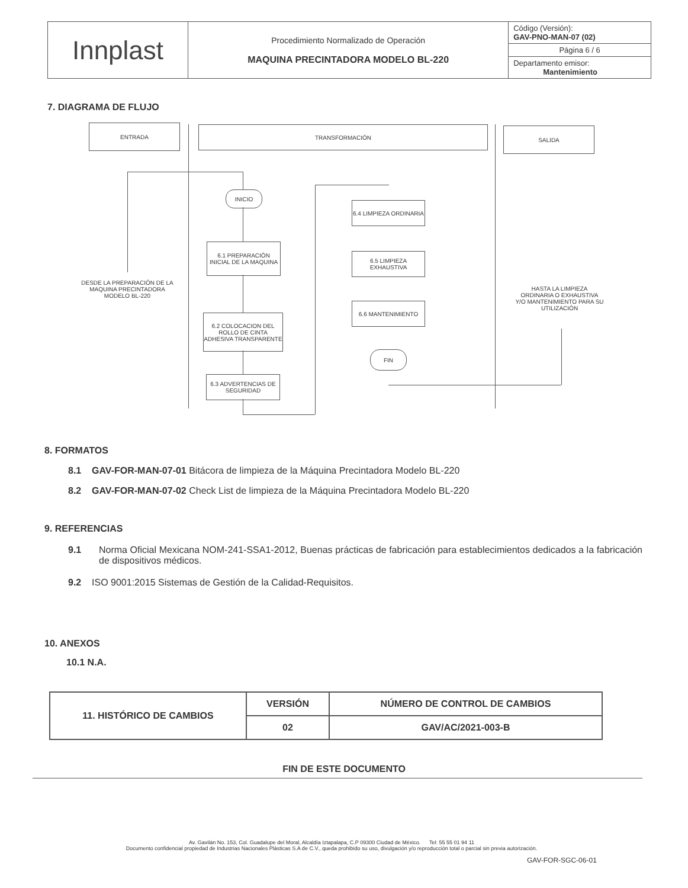| Innplast | Procedimiento Normalizado de Operación MAQUINA PRECINTADORA MODELO BL-220 | Código (Versión): GAV-PNO-MAN-07 (02) |
| | | Página 6 / 6 |
| | | Departamento emisor: Mantenimiento |
7. DIAGRAMA DE FLUJO
ENTRADA TRANSFORMACIÓN SALIDA
INICIO
6.1 PREPARACIÓN INICIAL DE LA MAQUINA
6.2 COLOCACION DEL ROLLO DE CINTA ADHESIVA TRANSPARENTE
6.3 ADVERTENCIAS DE SEGURIDAD
6.4 LIMPIEZA ORDINARIA
6.5 LIMPIEZA EXHAUSTIVA
6.6 MANTENIMIENTO
FIN
DESDE LA PREPARACIÓN DE LA MAQUINA PRECINTADORA MODELO BL-220
HASTA LA LIMPIEZA ORDINARIA O EXHAUSTIVA Y/O MANTENIMIENTO PARA SU UTILIZACIÓN
8. FORMATOS
8.1 GAV-FOR-MAN-07-01 Bitácora de limpieza de la Máquina Precintadora Modelo BL-220
8.2 GAV-FOR-MAN-07-02 Check List de limpieza de la Máquina Precintadora Modelo BL-220
9. REFERENCIAS
9.1 Norma Oficial Mexicana NOM-241-SSA1-2012, Buenas prácticas de fabricación para establecimientos dedicados a la fabricación de dispositivos médicos.
9.2 ISO 9001:2015 Sistemas de Gestión de la Calidad-Requisitos.
10. ANEXOS
10.1 N.A.
| 11. HISTÓRICO DE CAMBIOS | VERSIÓN | NÚMERO DE CONTROL DE CAMBIOS |
| | 02 | GAV/AC/2021-003-B |
FIN DE ESTE DOCUMENTO
Av. Gavilán No. 153, Col. Guadalupe del Moral, Alcaldía Iztapalapa, C.P 09300 Ciudad de México. Tel: 55 55 01 94 11
Documento confidencial propiedad de Industrias Nacionales Plásticas S.A de C.V., queda prohibido su uso, divulgación y/o reproducción total o parcial sin previa autorización.
GAV-FOR-SGC-06-01